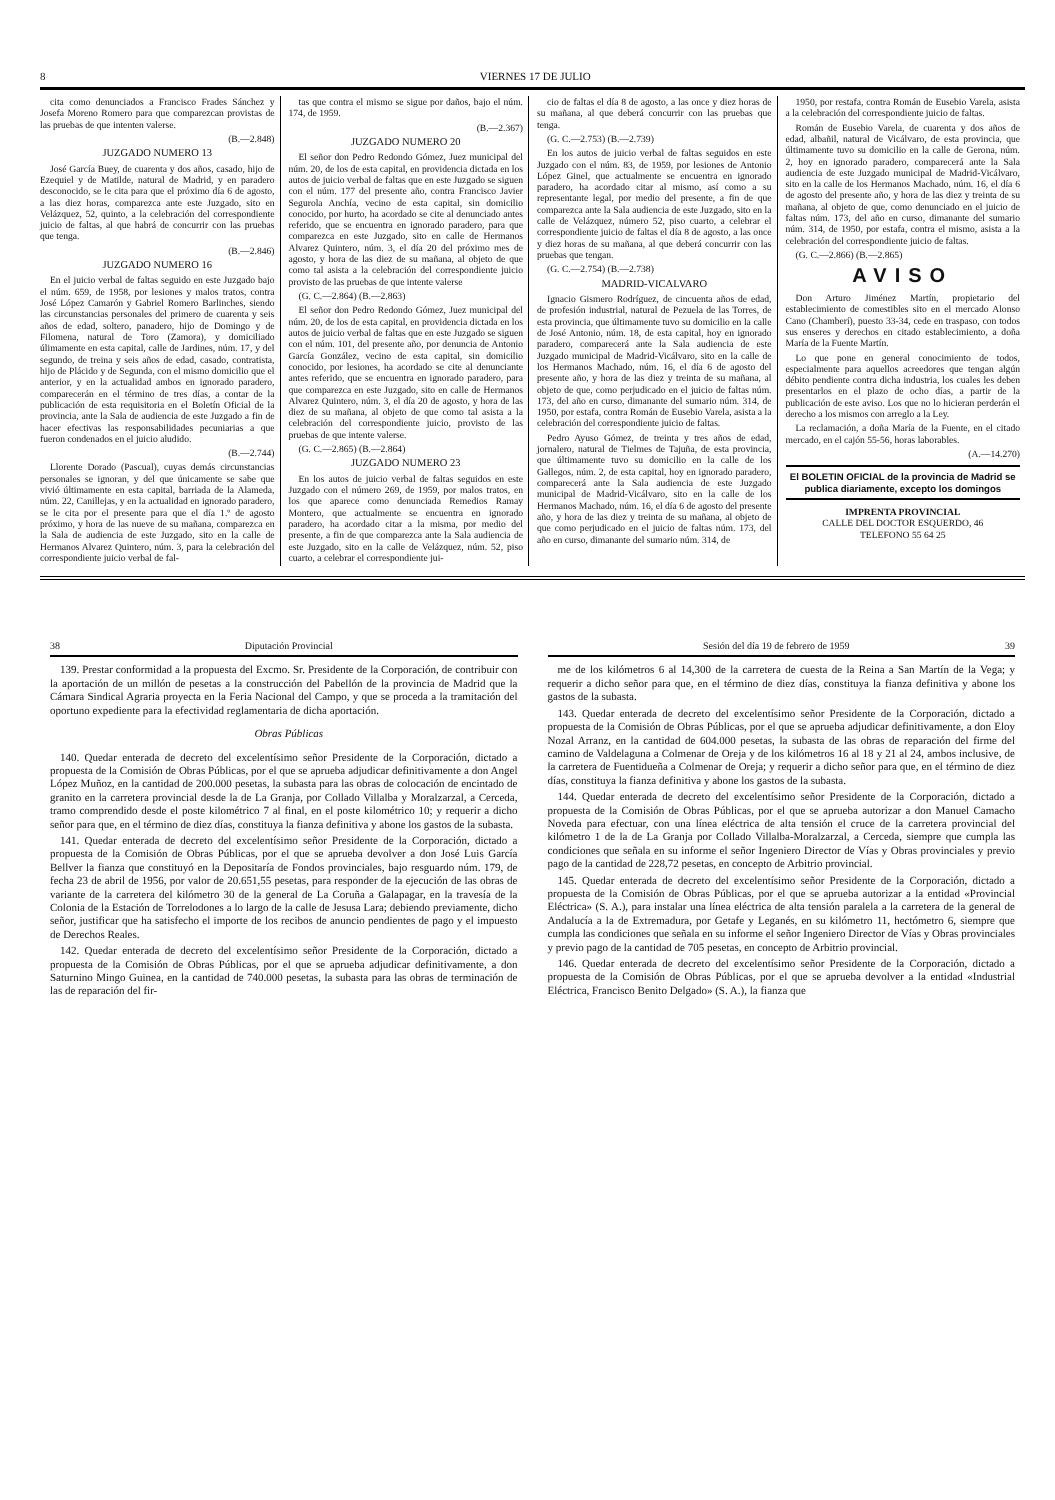8 VIERNES 17 DE JULIO
cita como denunciados a Francisco Frades Sánchez y Josefa Moreno Romero para que comparezcan provistas de las pruebas de que intenten valerse.
(B.—2.848)
JUZGADO NUMERO 13
José García Buey, de cuarenta y dos años, casado, hijo de Ezequiel y de Matilde, natural de Madrid, y en paradero desconocido, se le cita para que el próximo día 6 de agosto, a las diez horas, comparezca ante este Juzgado, sito en Velázquez, 52, quinto, a la celebración del correspondiente juicio de faltas, al que habrá de concurrir con las pruebas que tenga.
(B.—2.846)
JUZGADO NUMERO 16
En el juicio verbal de faltas seguido en este Juzgado bajo el núm. 659, de 1958, por lesiones y malos tratos, contra José López Camarón y Gabriel Romero Barlinches, siendo las circunstancias personales del primero de cuarenta y seis años de edad, soltero, panadero, hijo de Domingo y de Filomena, natural de Toro (Zamora), y domiciliado úlimamente en esta capital, calle de Jardines, núm. 17, y del segundo, de treina y seis años de edad, casado, contratista, hijo de Plácido y de Segunda, con el mismo domicilio que el anterior, y en la actualidad ambos en ignorado paradero, comparecerán en el término de tres días, a contar de la publicación de esta requisitoria en el Boletín Oficial de la provincia, ante la Sala de audiencia de este Juzgado a fin de hacer efectivas las responsabilidades pecuniarias a que fueron condenados en el juicio aludido.
(B.—2.744)
Llorente Dorado (Pascual), cuyas demás circunstancias personales se ignoran, y del que únicamente se sabe que vivió últimamente en esta capital, barriada de la Alameda, núm. 22, Canillejas, y en la actualidad en ignorado paradero, se le cita por el presente para que el día 1.º de agosto próximo, y hora de las nueve de su mañana, comparezca en la Sala de audiencia de este Juzgado, sito en la calle de Hermanos Alvarez Quintero, núm. 3, para la celebración del correspondiente juicio verbal de fal-
tas que contra el mismo se sigue por daños, bajo el núm. 174, de 1959.
(B.—2.367)
JUZGADO NUMERO 20
El señor don Pedro Redondo Gómez, Juez municipal del núm. 20, de los de esta capital, en providencia dictada en los autos de juicio verbal de faltas que en este Juzgado se siguen con el núm. 177 del presente año, contra Francisco Javier Segurola Anchía, vecino de esta capital, sin domicilio conocido, por hurto, ha acordado se cite al denunciado antes referido, que se encuentra en ignorado paradero, para que comparezca en este Juzgado, sito en calle de Hermanos Alvarez Quintero, núm. 3, el día 20 del próximo mes de agosto, y hora de las diez de su mañana, al objeto de que como tal asista a la celebración del correspondiente juicio provisto de las pruebas de que intente valerse
(G. C.—2.864) (B.—2.863)
El señor don Pedro Redondo Gómez, Juez municipal del núm. 20, de los de esta capital, en providencia dictada en los autos de juicio verbal de faltas que en este Juzgado se siguen con el núm. 101, del presente año, por denuncia de Antonio García González, vecino de esta capital, sin domicilio conocido, por lesiones, ha acordado se cite al denunciante antes referido, que se encuentra en ignorado paradero, para que comparezca en este Juzgado, sito en calle de Hermanos Alvarez Quintero, núm. 3, el día 20 de agosto, y hora de las diez de su mañana, al objeto de que como tal asista a la celebración del correspondiente juicio, provisto de las pruebas de que intente valerse.
(G. C.—2.865) (B.—2.864)
JUZGADO NUMERO 23
En los autos de juicio verbal de faltas seguidos en este Juzgado con el número 269, de 1959, por malos tratos, en los que aparece como denunciada Remedios Ramay Montero, que actualmente se encuentra en ignorado paradero, ha acordado citar a la misma, por medio del presente, a fin de que comparezca ante la Sala audiencia de este Juzgado, sito en la calle de Velázquez, núm. 52, piso cuarto, a celebrar el correspondiente jui-
cio de faltas el día 8 de agosto, a las once y diez horas de su mañana, al que deberá concurrir con las pruebas que tenga.
(G. C.—2.753) (B.—2.739)
En los autos de juicio verbal de faltas seguidos en este Juzgado con el núm. 83, de 1959, por lesiones de Antonio López Ginel, que actualmente se encuentra en ignorado paradero, ha acordado citar al mismo, así como a su representante legal, por medio del presente, a fin de que comparezca ante la Sala audiencia de este Juzgado, sito en la calle de Velázquez, número 52, piso cuarto, a celebrar el correspondiente juicio de faltas el día 8 de agosto, a las once y diez horas de su mañana, al que deberá concurrir con las pruebas que tengan.
(G. C.—2.754) (B.—2.738)
MADRID-VICALVARO
Ignacio Gismero Rodríguez, de cincuenta años de edad, de profesión industrial, natural de Pezuela de las Torres, de esta provincia, que últimamente tuvo su domicilio en la calle de José Antonio, núm. 18, de esta capital, hoy en ignorado paradero, comparecerá ante la Sala audiencia de este Juzgado municipal de Madrid-Vicálvaro, sito en la calle de los Hermanos Machado, núm. 16, el día 6 de agosto del presente año, y hora de las diez y treinta de su mañana, al objeto de que, como perjudicado en el juicio de faltas núm. 173, del año en curso, dimanante del sumario núm. 314, de 1950, por estafa, contra Román de Eusebio Varela, asista a la celebración del correspondiente juicio de faltas.
Pedro Ayuso Gómez, de treinta y tres años de edad, jornalero, natural de Tielmes de Tajuña, de esta provincia, que últimamente tuvo su domicilio en la calle de los Gallegos, núm. 2, de esta capital, hoy en ignorado paradero, comparecerá ante la Sala audiencia de este Juzgado municipal de Madrid-Vicálvaro, sito en la calle de los Hermanos Machado, núm. 16, el día 6 de agosto del presente año, y hora de las diez y treinta de su mañana, al objeto de que como perjudicado en el juicio de faltas núm. 173, del año en curso, dimanante del sumario núm. 314, de
1950, por restafa, contra Román de Eusebio Varela, asista a la celebración del correspondiente juicio de faltas.
Román de Eusebio Varela, de cuarenta y dos años de edad, albañil, natural de Vicálvaro, de esta provincia, que últimamente tuvo su domicilio en la calle de Gerona, núm. 2, hoy en ignorado paradero, comparecerá ante la Sala audiencia de este Juzgado municipal de Madrid-Vicálvaro, sito en la calle de los Hermanos Machado, núm. 16, el día 6 de agosto del presente año, y hora de las diez y treinta de su mañana, al objeto de que, como denunciado en el juicio de faltas núm. 173, del año en curso, dimanante del sumario núm. 314, de 1950, por estafa, contra el mismo, asista a la celebración del correspondiente juicio de faltas.
(G. C.—2.866) (B.—2.865)
AVISO
Don Arturo Jiménez Martín, propietario del establecimiento de comestibles sito en el mercado Alonso Cano (Chamberí), puesto 33-34, cede en traspaso, con todos sus enseres y derechos en citado establecimiento, a doña María de la Fuente Martín.
Lo que pone en general conocimiento de todos, especialmente para aquellos acreedores que tengan algún débito pendiente contra dicha industria, los cuales les deben presentarlos en el plazo de ocho días, a partir de la publicación de este aviso. Los que no lo hicieran perderán el derecho a los mismos con arreglo a la Ley.
La reclamación, a doña María de la Fuente, en el citado mercado, en el cajón 55-56, horas laborables.
(A.—14.270)
El BOLETIN OFICIAL de la provincia de Madrid se publica diariamente, excepto los domingos
IMPRENTA PROVINCIAL
CALLE DEL DOCTOR ESQUERDO, 46
TELEFONO 55 64 25
38 Diputación Provincial
139. Prestar conformidad a la propuesta del Excmo. Sr. Presidente de la Corporación, de contribuir con la aportación de un millón de pesetas a la construcción del Pabellón de la provincia de Madrid que la Cámara Sindical Agraria proyecta en la Feria Nacional del Campo, y que se proceda a la tramitación del oportuno expediente para la efectividad reglamentaria de dicha aportación.
Obras Públicas
140. Quedar enterada de decreto del excelentísimo señor Presidente de la Corporación, dictado a propuesta de la Comisión de Obras Públicas, por el que se aprueba adjudicar definitivamente a don Angel López Muñoz, en la cantidad de 200.000 pesetas, la subasta para las obras de colocación de encintado de granito en la carretera provincial desde la de La Granja, por Collado Villalba y Moralzarzal, a Cerceda, tramo comprendido desde el poste kilométrico 7 al final, en el poste kilométrico 10; y requerir a dicho señor para que, en el término de diez días, constituya la fianza definitiva y abone los gastos de la subasta.
141. Quedar enterada de decreto del excelentísimo señor Presidente de la Corporación, dictado a propuesta de la Comisión de Obras Públicas, por el que se aprueba devolver a don José Luis García Bellver la fianza que constituyó en la Depositaría de Fondos provinciales, bajo resguardo núm. 179, de fecha 23 de abril de 1956, por valor de 20.651,55 pesetas, para responder de la ejecución de las obras de variante de la carretera del kilómetro 30 de la general de La Coruña a Galapagar, en la travesía de la Colonia de la Estación de Torrelodones a lo largo de la calle de Jesusa Lara; debiendo previamente, dicho señor, justificar que ha satisfecho el importe de los recibos de anuncio pendientes de pago y el impuesto de Derechos Reales.
142. Quedar enterada de decreto del excelentísimo señor Presidente de la Corporación, dictado a propuesta de la Comisión de Obras Públicas, por el que se aprueba adjudicar definitivamente, a don Saturnino Mingo Guinea, en la cantidad de 740.000 pesetas, la subasta para las obras de terminación de las de reparación del fir-
Sesión del día 19 de febrero de 1959 39
me de los kilómetros 6 al 14,300 de la carretera de cuesta de la Reina a San Martín de la Vega; y requerir a dicho señor para que, en el término de diez días, constituya la fianza definitiva y abone los gastos de la subasta.
143. Quedar enterada de decreto del excelentísimo señor Presidente de la Corporación, dictado a propuesta de la Comisión de Obras Públicas, por el que se aprueba adjudicar definitivamente, a don Eloy Nozal Arranz, en la cantidad de 604.000 pesetas, la subasta de las obras de reparación del firme del camino de Valdelaguna a Colmenar de Oreja y de los kilómetros 16 al 18 y 21 al 24, ambos inclusive, de la carretera de Fuentidueña a Colmenar de Oreja; y requerir a dicho señor para que, en el término de diez días, constituya la fianza definitiva y abone los gastos de la subasta.
144. Quedar enterada de decreto del excelentísimo señor Presidente de la Corporación, dictado a propuesta de la Comisión de Obras Públicas, por el que se aprueba autorizar a don Manuel Camacho Noveda para efectuar, con una línea eléctrica de alta tensión el cruce de la carretera provincial del kilómetro 1 de la de La Granja por Collado Villalba-Moralzarzal, a Cerceda, siempre que cumpla las condiciones que señala en su informe el señor Ingeniero Director de Vías y Obras provinciales y previo pago de la cantidad de 228,72 pesetas, en concepto de Arbitrio provincial.
145. Quedar enterada de decreto del excelentísimo señor Presidente de la Corporación, dictado a propuesta de la Comisión de Obras Públicas, por el que se aprueba autorizar a la entidad «Provincial Eléctrica» (S. A.), para instalar una línea eléctrica de alta tensión paralela a la carretera de la general de Andalucía a la de Extremadura, por Getafe y Leganés, en su kilómetro 11, hectómetro 6, siempre que cumpla las condiciones que señala en su informe el señor Ingeniero Director de Vías y Obras provinciales y previo pago de la cantidad de 705 pesetas, en concepto de Arbitrio provincial.
146. Quedar enterada de decreto del excelentísimo señor Presidente de la Corporación, dictado a propuesta de la Comisión de Obras Públicas, por el que se aprueba devolver a la entidad «Industrial Eléctrica, Francisco Benito Delgado» (S. A.), la fianza que